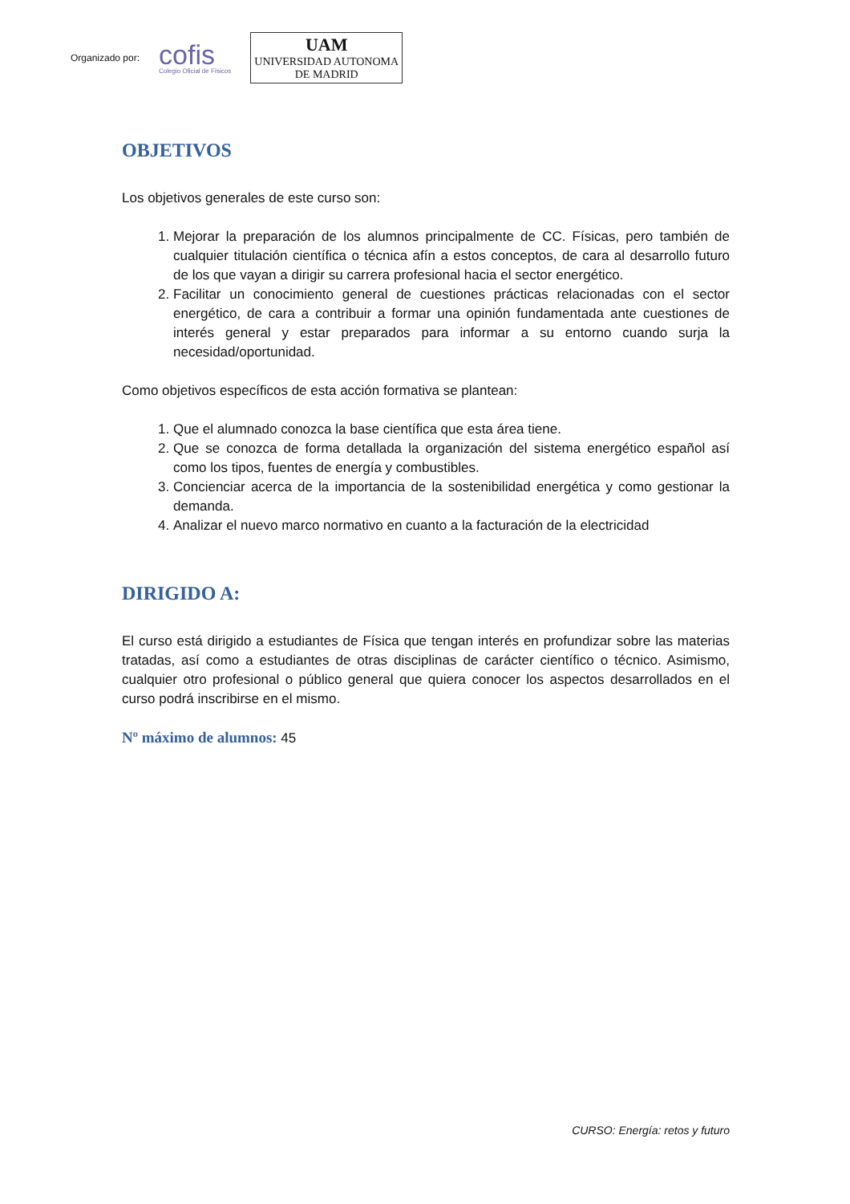Organizado por:
cofis
Colegio Oficial de Físicos
UAM
UNIVERSIDAD AUTONOMA
DE MADRID
OBJETIVOS
Los objetivos generales de este curso son:
1. Mejorar la preparación de los alumnos principalmente de CC. Físicas, pero también de cualquier titulación científica o técnica afín a estos conceptos, de cara al desarrollo futuro de los que vayan a dirigir su carrera profesional hacia el sector energético.
2. Facilitar un conocimiento general de cuestiones prácticas relacionadas con el sector energético, de cara a contribuir a formar una opinión fundamentada ante cuestiones de interés general y estar preparados para informar a su entorno cuando surja la necesidad/oportunidad.
Como objetivos específicos de esta acción formativa se plantean:
1. Que el alumnado conozca la base científica que esta área tiene.
2. Que se conozca de forma detallada la organización del sistema energético español así como los tipos, fuentes de energía y combustibles.
3. Concienciar acerca de la importancia de la sostenibilidad energética y como gestionar la demanda.
4. Analizar el nuevo marco normativo en cuanto a la facturación de la electricidad
DIRIGIDO A:
El curso está dirigido a estudiantes de Física que tengan interés en profundizar sobre las materias tratadas, así como a estudiantes de otras disciplinas de carácter científico o técnico. Asimismo, cualquier otro profesional o público general que quiera conocer los aspectos desarrollados en el curso podrá inscribirse en el mismo.
Nº máximo de alumnos: 45
CURSO: Energía: retos y futuro